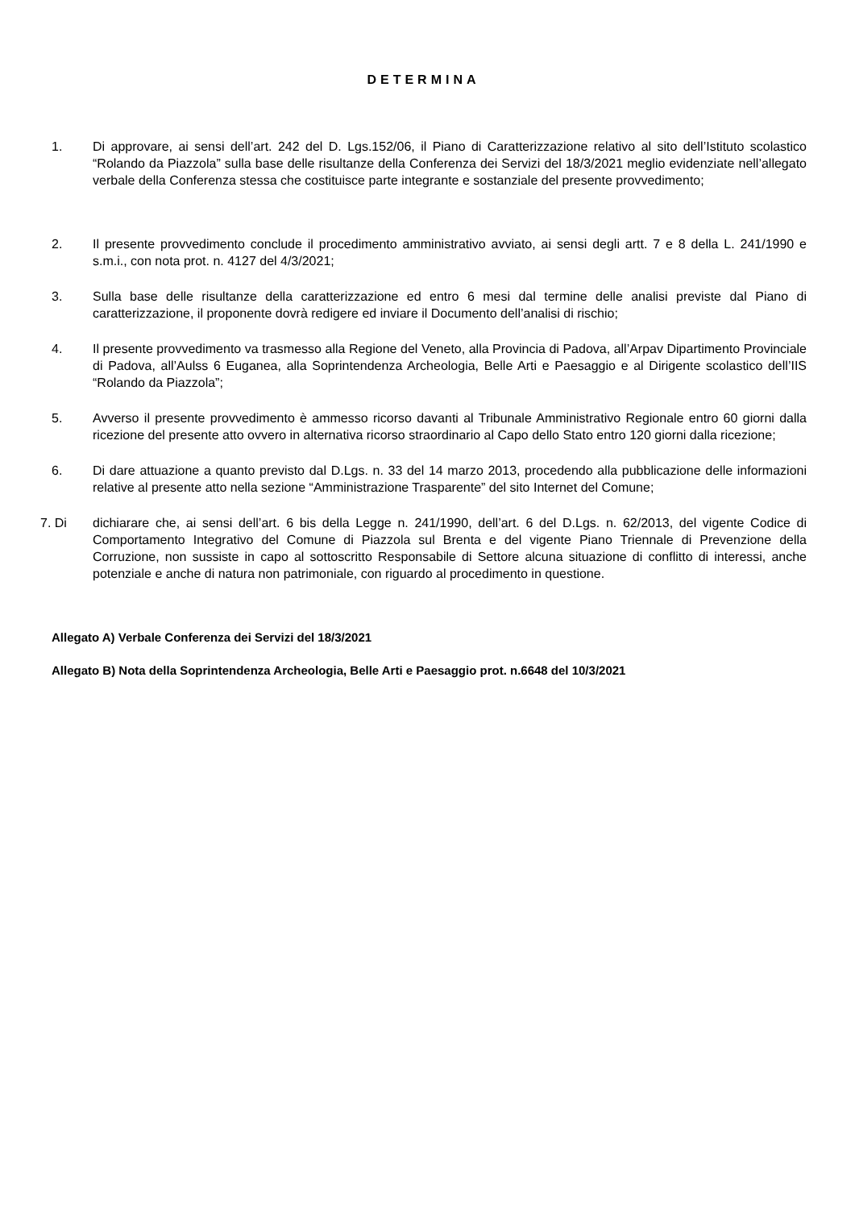DETERMINA
1. Di approvare, ai sensi dell’art. 242 del D. Lgs.152/06, il Piano di Caratterizzazione relativo al sito dell’Istituto scolastico “Rolando da Piazzola” sulla base delle risultanze della Conferenza dei Servizi del 18/3/2021 meglio evidenziate nell’allegato verbale della Conferenza stessa che costituisce parte integrante e sostanziale del presente provvedimento;
2. Il presente provvedimento conclude il procedimento amministrativo avviato, ai sensi degli artt. 7 e 8 della L. 241/1990 e s.m.i., con nota prot. n. 4127 del 4/3/2021;
3. Sulla base delle risultanze della caratterizzazione ed entro 6 mesi dal termine delle analisi previste dal Piano di caratterizzazione, il proponente dovrà redigere ed inviare il Documento dell’analisi di rischio;
4. Il presente provvedimento va trasmesso alla Regione del Veneto, alla Provincia di Padova, all’Arpav Dipartimento Provinciale di Padova, all’Aulss 6 Euganea, alla Soprintendenza Archeologia, Belle Arti e Paesaggio e al Dirigente scolastico dell’IIS “Rolando da Piazzola”;
5. Avverso il presente provvedimento è ammesso ricorso davanti al Tribunale Amministrativo Regionale entro 60 giorni dalla ricezione del presente atto ovvero in alternativa ricorso straordinario al Capo dello Stato entro 120 giorni dalla ricezione;
6. Di dare attuazione a quanto previsto dal D.Lgs. n. 33 del 14 marzo 2013, procedendo alla pubblicazione delle informazioni relative al presente atto nella sezione “Amministrazione Trasparente” del sito Internet del Comune;
7. Di dichiarare che, ai sensi dell’art. 6 bis della Legge n. 241/1990, dell’art. 6 del D.Lgs. n. 62/2013, del vigente Codice di Comportamento Integrativo del Comune di Piazzola sul Brenta e del vigente Piano Triennale di Prevenzione della Corruzione, non sussiste in capo al sottoscritto Responsabile di Settore alcuna situazione di conflitto di interessi, anche potenziale e anche di natura non patrimoniale, con riguardo al procedimento in questione.
Allegato A) Verbale Conferenza dei Servizi del 18/3/2021
Allegato B) Nota della Soprintendenza Archeologia, Belle Arti e Paesaggio prot. n.6648 del 10/3/2021